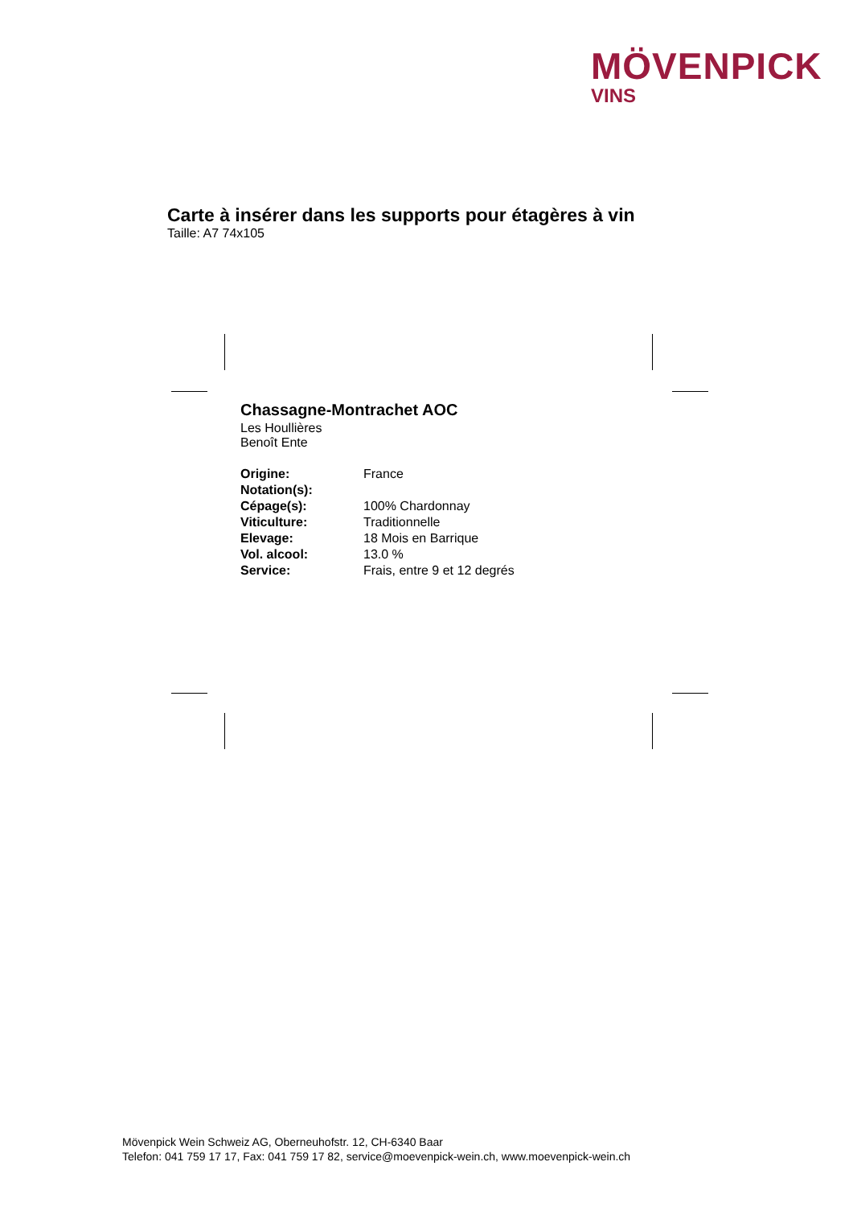MÖVENPICK
VINS
Carte à insérer dans les supports pour étagères à vin
Taille: A7 74x105
Chassagne-Montrachet AOC
Les Houllières
Benoît Ente
| Origine: | France |
| Notation(s): | |
| Cépage(s): | 100% Chardonnay |
| Viticulture: | Traditionnelle |
| Elevage: | 18 Mois en Barrique |
| Vol. alcool: | 13.0 % |
| Service: | Frais, entre 9 et 12 degrés |
Mövenpick Wein Schweiz AG, Oberneuhofstr. 12, CH-6340 Baar
Telefon: 041 759 17 17, Fax: 041 759 17 82, service@moevenpick-wein.ch, www.moevenpick-wein.ch